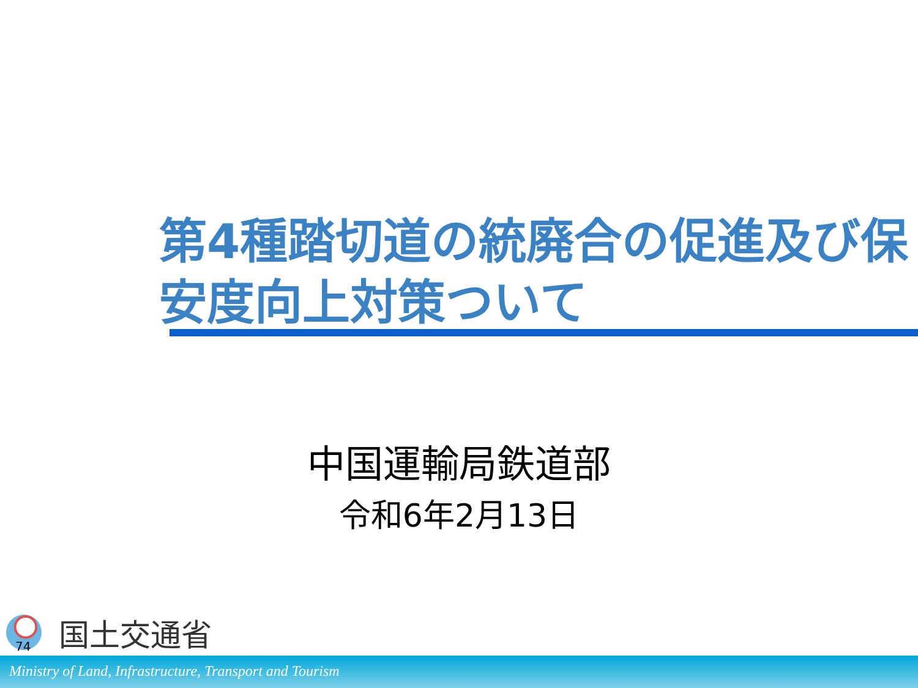第4種踏切道の統廃合の促進及び保安度向上対策ついて
中国運輸局鉄道部
令和6年2月13日
国土交通省
74
Ministry of Land, Infrastructure, Transport and Tourism